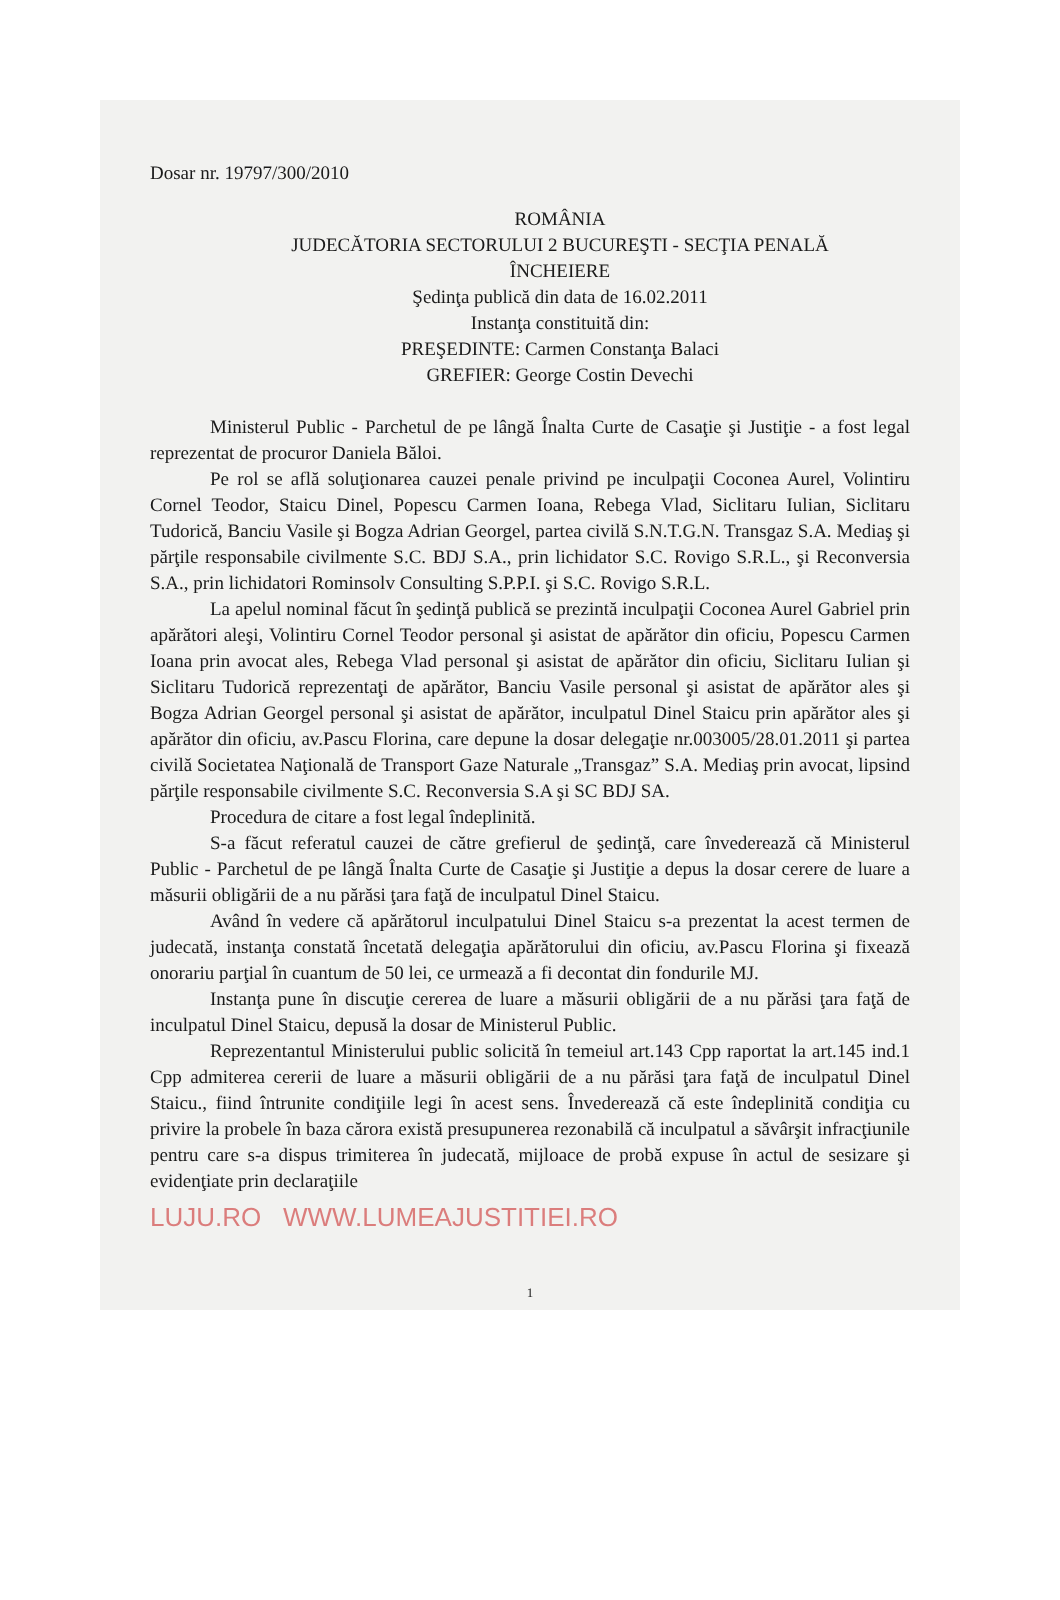Dosar nr. 19797/300/2010
ROMÂNIA
JUDECĂTORIA SECTORULUI 2 BUCUREŞTI - SECŢIA PENALĂ
ÎNCHEIERE
Şedinţa publică din data de 16.02.2011
Instanţa constituită din:
PREŞEDINTE: Carmen Constanţa Balaci
GREFIER: George Costin Devechi
Ministerul Public - Parchetul de pe lângă Înalta Curte de Casaţie şi Justiţie - a fost legal reprezentat de procuror Daniela Băloi.
Pe rol se află soluţionarea cauzei penale privind pe inculpaţii Coconea Aurel, Volintiru Cornel Teodor, Staicu Dinel, Popescu Carmen Ioana, Rebega Vlad, Siclitaru Iulian, Siclitaru Tudorică, Banciu Vasile şi Bogza Adrian Georgel, partea civilă S.N.T.G.N. Transgaz S.A. Mediaş şi părţile responsabile civilmente S.C. BDJ S.A., prin lichidator S.C. Rovigo S.R.L., şi Reconversia S.A., prin lichidatori Rominsolv Consulting S.P.P.I. şi S.C. Rovigo S.R.L.
La apelul nominal făcut în şedinţă publică se prezintă inculpaţii Coconea Aurel Gabriel prin apărători aleşi, Volintiru Cornel Teodor personal şi asistat de apărător din oficiu, Popescu Carmen Ioana prin avocat ales, Rebega Vlad personal şi asistat de apărător din oficiu, Siclitaru Iulian şi Siclitaru Tudorică reprezentaţi de apărător, Banciu Vasile personal şi asistat de apărător ales şi Bogza Adrian Georgel personal şi asistat de apărător, inculpatul Dinel Staicu prin apărător ales şi apărător din oficiu, av.Pascu Florina, care depune la dosar delegaţie nr.003005/28.01.2011 şi partea civilă Societatea Naţională de Transport Gaze Naturale „Transgaz” S.A. Mediaş prin avocat, lipsind părţile responsabile civilmente S.C. Reconversia S.A şi SC BDJ SA.
Procedura de citare a fost legal îndeplinită.
S-a făcut referatul cauzei de către grefierul de şedinţă, care învederează că Ministerul Public - Parchetul de pe lângă Înalta Curte de Casaţie şi Justiţie a depus la dosar cerere de luare a măsurii obligării de a nu părăsi ţara faţă de inculpatul Dinel Staicu.
Având în vedere că apărătorul inculpatului Dinel Staicu s-a prezentat la acest termen de judecată, instanţa constată încetată delegaţia apărătorului din oficiu, av.Pascu Florina şi fixează onorariu parţial în cuantum de 50 lei, ce urmează a fi decontat din fondurile MJ.
Instanţa pune în discuţie cererea de luare a măsurii obligării de a nu părăsi ţara faţă de inculpatul Dinel Staicu, depusă la dosar de Ministerul Public.
Reprezentantul Ministerului public solicită în temeiul art.143 Cpp raportat la art.145 ind.1 Cpp admiterea cererii de luare a măsurii obligării de a nu părăsi ţara faţă de inculpatul Dinel Staicu., fiind întrunite condiţiile legi în acest sens. Învederează că este îndeplinită condiţia cu privire la probele în baza cărora există presupunerea rezonabilă că inculpatul a săvârşit infracţiunile pentru care s-a dispus trimiterea în judecată, mijloace de probă expuse în actul de sesizare şi evidenţiate prin declaraţiile
LUJU.RO WWW.LUMEAJUSTITIEI.RO
1